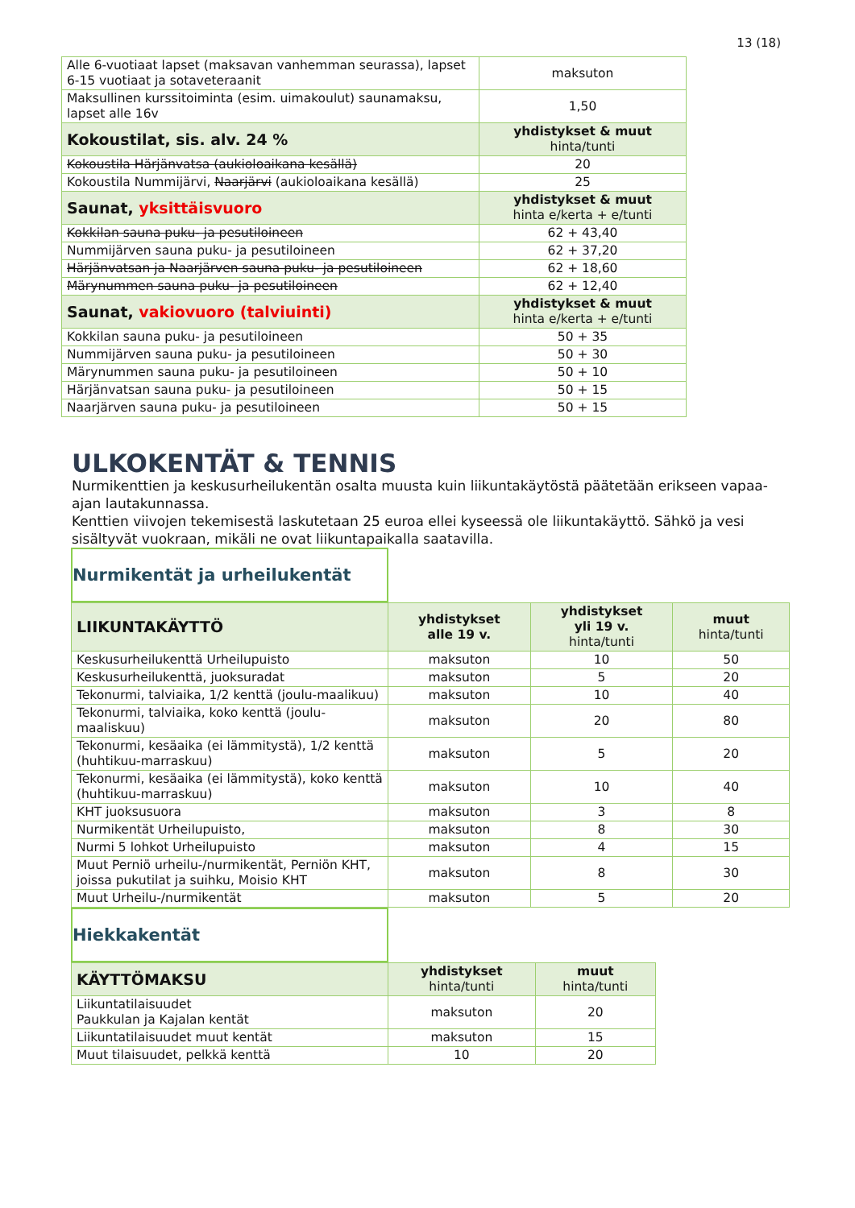13 (18)
| Alle 6-vuotiaat lapset (maksavan vanhemman seurassa), lapset 6-15 vuotiaat ja sotaveteraanit | maksuton |
| Maksullinen kurssitoiminta (esim. uimakoulut) saunamaksu, lapset alle 16v | 1,50 |
| Kokoustilat, sis. alv. 24 % | yhdistykset & muut hinta/tunti |
| Kokoustila Härjänvatsa (aukioloaikana kesällä) | 20 |
| Kokoustila Nummijärvi, Naarjärvi (aukioloaikana kesällä) | 25 |
| Saunat, yksittäisvuoro | yhdistykset & muut hinta e/kerta + e/tunti |
| Kokkilan sauna puku- ja pesutiloineen | 62 + 43,40 |
| Nummijärven sauna puku- ja pesutiloineen | 62 + 37,20 |
| Härjänvatsan ja Naarjärven sauna puku- ja pesutiloineen | 62 + 18,60 |
| Märynummen sauna puku- ja pesutiloineen | 62 + 12,40 |
| Saunat, vakiovuoro (talviuinti) | yhdistykset & muut hinta e/kerta + e/tunti |
| Kokkilan sauna puku- ja pesutiloineen | 50 + 35 |
| Nummijärven sauna puku- ja pesutiloineen | 50 + 30 |
| Märynummen sauna puku- ja pesutiloineen | 50 + 10 |
| Härjänvatsan sauna puku- ja pesutiloineen | 50 + 15 |
| Naarjärven sauna puku- ja pesutiloineen | 50 + 15 |
ULKOKENTÄT & TENNIS
Nurmikenttien ja keskusurheilukentän osalta muusta kuin liikuntakäytöstä päätetään erikseen vapaa-ajan lautakunnassa.
Kenttien viivojen tekemisestä laskutetaan 25 euroa ellei kyseessä ole liikuntakäyttö. Sähkö ja vesi sisältyvät vuokraan, mikäli ne ovat liikuntapaikalla saatavilla.
Nurmikentät ja urheilukentät
| LIIKUNTAKÄYTTÖ | yhdistykset alle 19 v. | yhdistykset yli 19 v. hinta/tunti | muut hinta/tunti |
| Keskusurheilukenttä Urheilupuisto | maksuton | 10 | 50 |
| Keskusurheilukenttä, juoksuradat | maksuton | 5 | 20 |
| Tekonurmi, talviaika, 1/2 kenttä (joulu-maalikuu) | maksuton | 10 | 40 |
| Tekonurmi, talviaika, koko kenttä (joulu-maaliskuu) | maksuton | 20 | 80 |
| Tekonurmi, kesäaika (ei lämmitystä), 1/2 kenttä (huhtikuu-marraskuu) | maksuton | 5 | 20 |
| Tekonurmi, kesäaika (ei lämmitystä), koko kenttä (huhtikuu-marraskuu) | maksuton | 10 | 40 |
| KHT juoksusuora | maksuton | 3 | 8 |
| Nurmikentät Urheilupuisto, | maksuton | 8 | 30 |
| Nurmi 5 lohkot Urheilupuisto | maksuton | 4 | 15 |
| Muut Perniö urheilu-/nurmikentät, Perniön KHT, joissa pukutilat ja suihku, Moisio KHT | maksuton | 8 | 30 |
| Muut Urheilu-/nurmikentät | maksuton | 5 | 20 |
Hiekkakentät
| KÄYTTÖMAKSU | yhdistykset hinta/tunti | muut hinta/tunti |
| Liikuntatilaisuudet Paukkulan ja Kajalan kentät | maksuton | 20 |
| Liikuntatilaisuudet muut kentät | maksuton | 15 |
| Muut tilaisuudet, pelkkä kenttä | 10 | 20 |